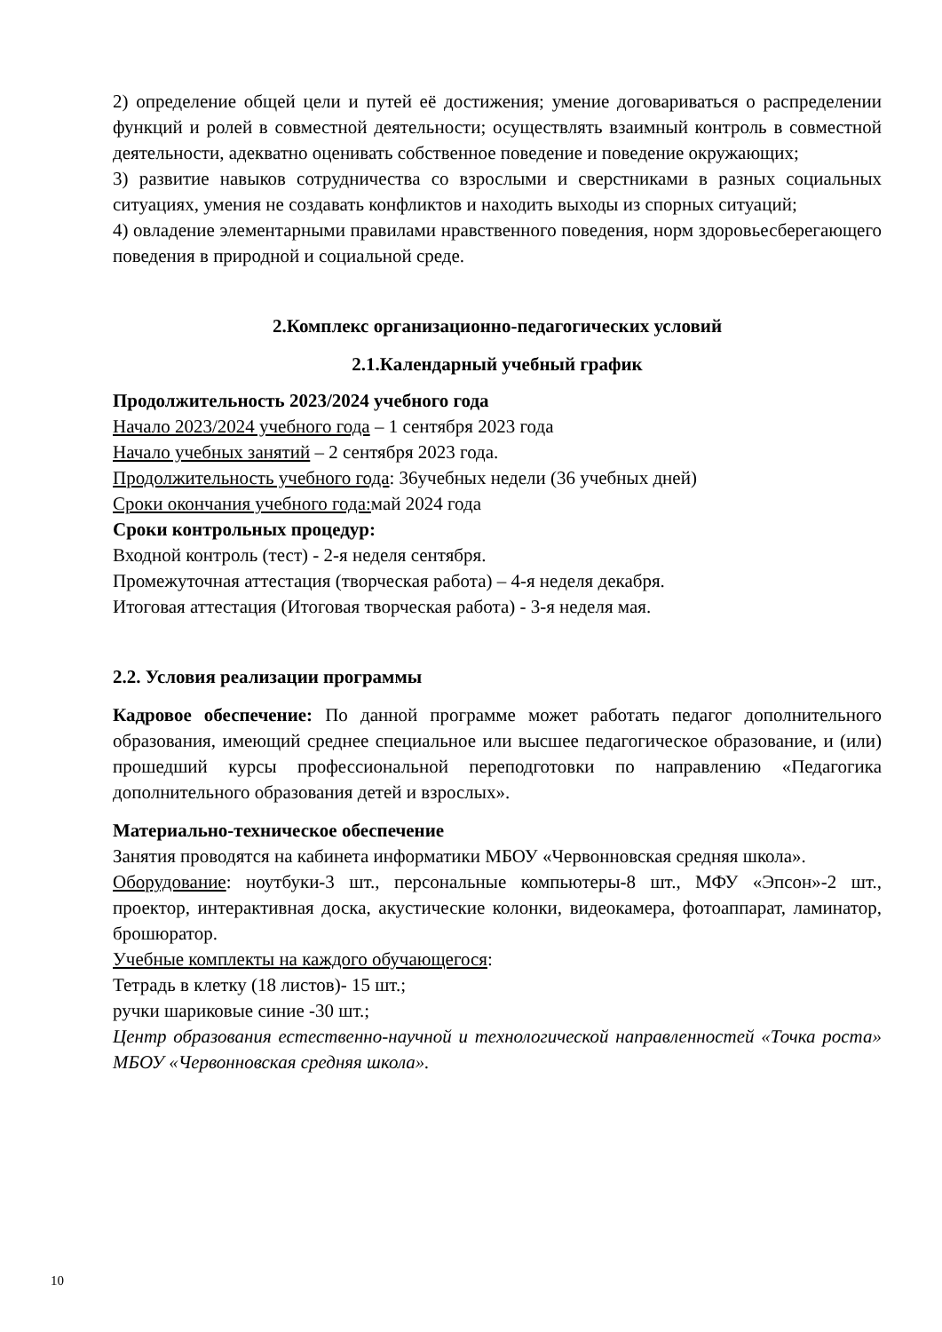2) определение общей цели и путей её достижения; умение договариваться о распределении функций и ролей в совместной деятельности; осуществлять взаимный контроль в совместной деятельности, адекватно оценивать собственное поведение и поведение окружающих;
3) развитие навыков сотрудничества со взрослыми и сверстниками в разных социальных ситуациях, умения не создавать конфликтов и находить выходы из спорных ситуаций;
4) овладение элементарными правилами нравственного поведения, норм здоровьесберегающего поведения в природной и социальной среде.
2.Комплекс организационно-педагогических условий
2.1.Календарный учебный график
Продолжительность 2023/2024 учебного года
Начало 2023/2024 учебного года – 1 сентября 2023 года
Начало учебных занятий – 2 сентября 2023 года.
Продолжительность учебного года: 36учебных недели (36 учебных дней)
Сроки окончания учебного года: май 2024 года
Сроки контрольных процедур:
Входной контроль (тест) - 2-я неделя сентября.
Промежуточная аттестация (творческая работа) – 4-я неделя декабря.
Итоговая аттестация (Итоговая творческая работа) - 3-я неделя мая.
2.2. Условия реализации программы
Кадровое обеспечение: По данной программе может работать педагог дополнительного образования, имеющий среднее специальное или высшее педагогическое образование, и (или) прошедший курсы профессиональной переподготовки по направлению «Педагогика дополнительного образования детей и взрослых».
Материально-техническое обеспечение
Занятия проводятся на кабинета информатики МБОУ «Червонновская средняя школа».
Оборудование: ноутбуки-3 шт., персональные компьютеры-8 шт., МФУ «Эпсон»-2 шт., проектор, интерактивная доска, акустические колонки, видеокамера, фотоаппарат, ламинатор, брошюратор.
Учебные комплекты на каждого обучающегося:
Тетрадь в клетку (18 листов)- 15 шт.;
ручки шариковые синие -30 шт.;
Центр образования естественно-научной и технологической направленностей «Точка роста» МБОУ «Червонновская средняя школа».
10